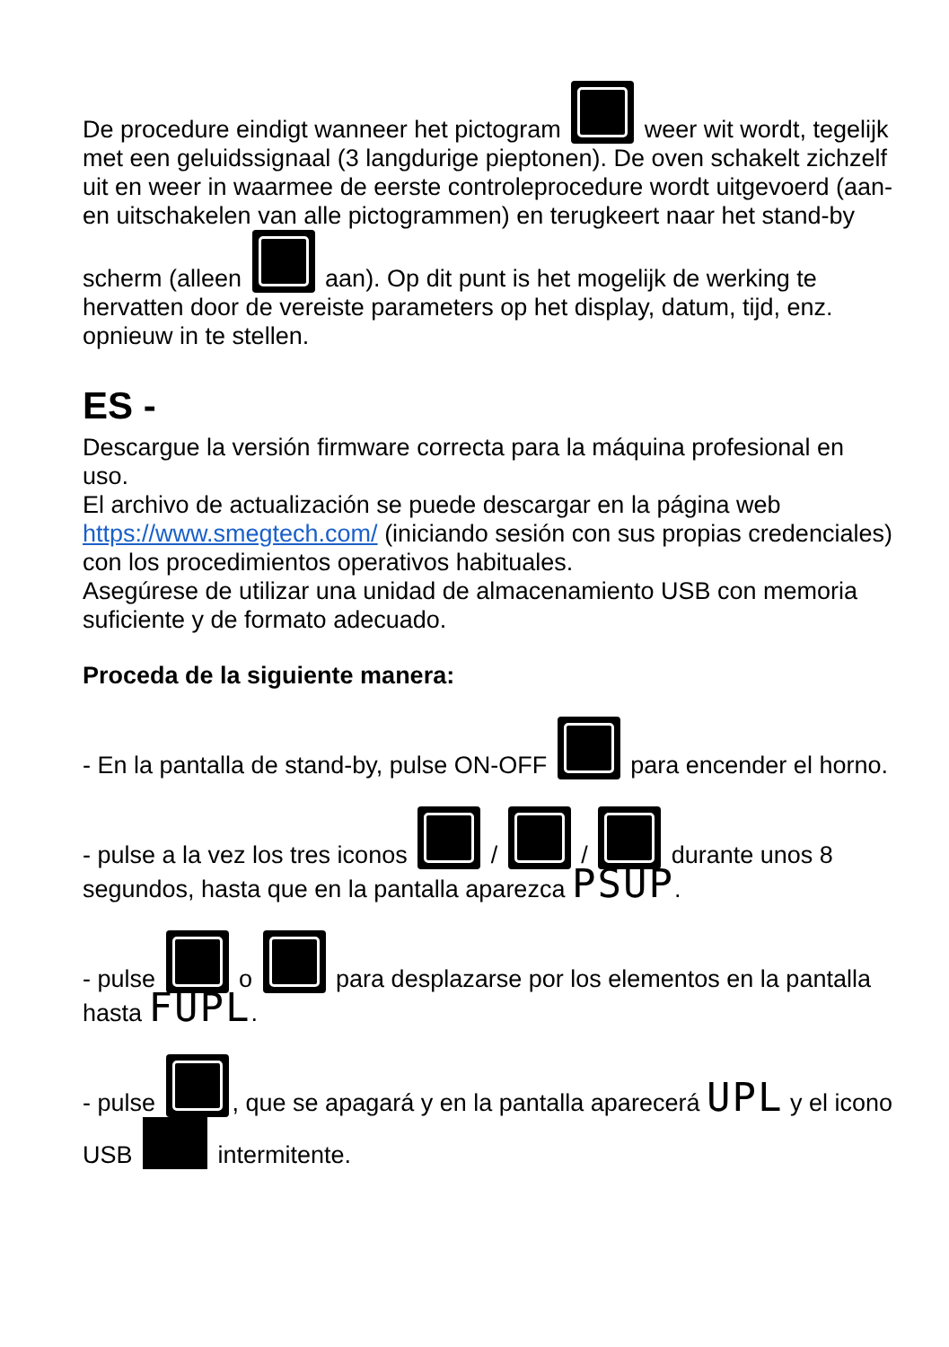De procedure eindigt wanneer het pictogram weer wit wordt, tegelijk met een geluidssignaal (3 langdurige pieptonen). De oven schakelt zichzelf uit en weer in waarmee de eerste controleprocedure wordt uitgevoerd (aan- en uitschakelen van alle pictogrammen) en terugkeert naar het stand-by scherm (alleen aan). Op dit punt is het mogelijk de werking te hervatten door de vereiste parameters op het display, datum, tijd, enz. opnieuw in te stellen.
ES -
Descargue la versión firmware correcta para la máquina profesional en uso.
El archivo de actualización se puede descargar en la página web https://www.smegtech.com/ (iniciando sesión con sus propias credenciales) con los procedimientos operativos habituales.
Asegúrese de utilizar una unidad de almacenamiento USB con memoria suficiente y de formato adecuado.
Proceda de la siguiente manera:
- En la pantalla de stand-by, pulse ON-OFF para encender el horno.
- pulse a la vez los tres iconos / / durante unos 8 segundos, hasta que en la pantalla aparezca PSUP.
- pulse o para desplazarse por los elementos en la pantalla hasta FUPL.
- pulse , que se apagará y en la pantalla aparecerá UPL y el icono USB intermitente.